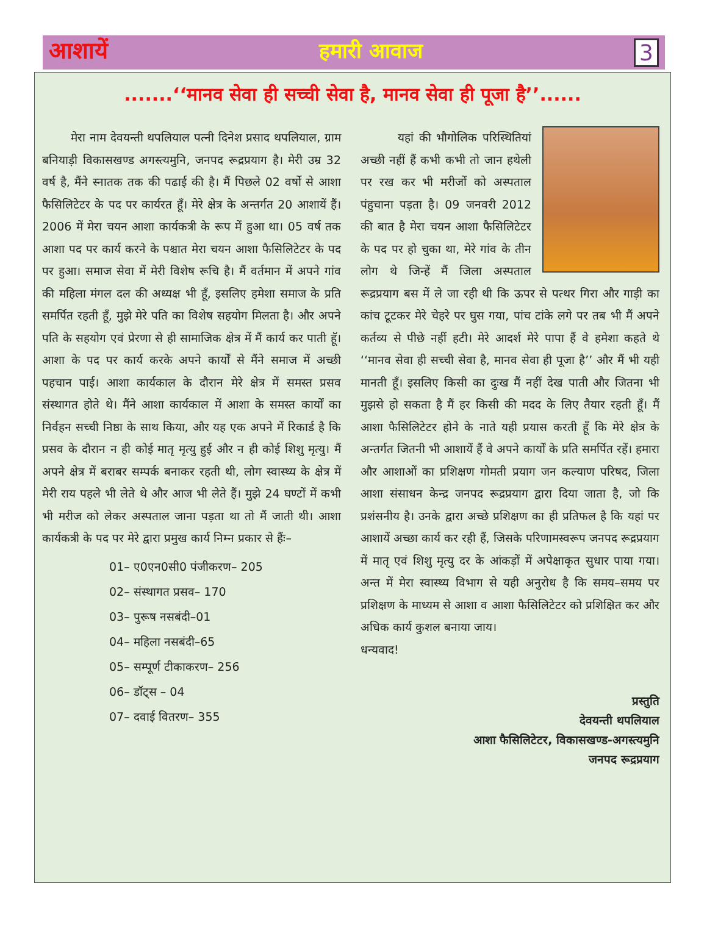आशायें हमारी आवाज 3
.......‘‘मानव सेवा ही सच्ची सेवा है, मानव सेवा ही पूजा है’’......
मेरा नाम देवयन्ती थपलियाल पत्नी दिनेश प्रसाद थपलियाल, ग्राम बनियाड़ी विकासखण्ड अगस्त्यमुनि, जनपद रूद्रप्रयाग है। मेरी उम्र 32 वर्ष है, मैंने स्नातक तक की पढाई की है। मैं पिछले 02 वर्षो से आशा फैसिलिटेटर के पद पर कार्यरत हूँ। मेरे क्षेत्र के अन्तर्गत 20 आशायें हैं। 2006 में मेरा चयन आशा कार्यकत्री के रूप में हुआ था। 05 वर्ष तक आशा पद पर कार्य करने के पश्चात मेरा चयन आशा फैसिलिटेटर के पद पर हुआ। समाज सेवा में मेरी विशेष रूचि है। मैं वर्तमान में अपने गांव की महिला मंगल दल की अध्यक्ष भी हूँ, इसलिए हमेशा समाज के प्रति समर्पित रहती हूँ, मुझे मेरे पति का विशेष सहयोग मिलता है। और अपने पति के सहयोग एवं प्रेरणा से ही सामाजिक क्षेत्र में मैं कार्य कर पाती हूॅ। आशा के पद पर कार्य करके अपने कार्यों से मैंने समाज में अच्छी पहचान पाई। आशा कार्यकाल के दौरान मेरे क्षेत्र में समस्त प्रसव संस्थागत होते थे। मैंने आशा कार्यकाल में आशा के समस्त कार्यों का निर्वहन सच्ची निष्ठा के साथ किया, और यह एक अपने में रिकार्ड है कि प्रसव के दौरान न ही कोई मातृ मृत्यु हुई और न ही कोई शिशु मृत्यु। मैं अपने क्षेत्र में बराबर सम्पर्क बनाकर रहती थी, लोग स्वास्थ्य के क्षेत्र में मेरी राय पहले भी लेते थे और आज भी लेते हैं। मुझे 24 घण्टों में कभी भी मरीज को लेकर अस्पताल जाना पड़ता था तो मैं जाती थी। आशा कार्यकत्री के पद पर मेरे द्वारा प्रमुख कार्य निम्न प्रकार से हैंः–
01– ए0एन0सी0 पंजीकरण– 205
02– संस्थागत प्रसव– 170
03– पुरूष नसबंदी–01
04– महिला नसबंदी–65
05– सम्पूर्ण टीकाकरण– 256
06– डॉट्स – 04
07– दवाई वितरण– 355
यहां की भौगोलिक परिस्थितियां अच्छी नहीं हैं कभी कभी तो जान हथेली पर रख कर भी मरीजों को अस्पताल पंहुचाना पड़ता है। 09 जनवरी 2012 की बात है मेरा चयन आशा फैसिलिटेटर के पद पर हो चुका था, मेरे गांव के तीन लोग थे जिन्हें मैं जिला अस्पताल रूद्रप्रयाग बस में ले जा रही थी कि ऊपर से पत्थर गिरा और गाड़ी का कांच टूटकर मेरे चेहरे पर घुस गया, पांच टांके लगे पर तब भी मैं अपने कर्तव्य से पीछे नहीं हटी। मेरे आदर्श मेरे पापा हैं वे हमेशा कहते थे ‘‘मानव सेवा ही सच्ची सेवा है, मानव सेवा ही पूजा है’’ और मैं भी यही मानती हूँ। इसलिए किसी का दुःख मैं नहीं देख पाती और जितना भी मुझसे हो सकता है मैं हर किसी की मदद के लिए तैयार रहती हूँ। मैं आशा फैसिलिटेटर होने के नाते यही प्रयास करती हूँ कि मेरे क्षेत्र के अन्तर्गत जितनी भी आशायें हैं वे अपने कार्यों के प्रति समर्पित रहें। हमारा और आशाओं का प्रशिक्षण गोमती प्रयाग जन कल्याण परिषद, जिला आशा संसाधन केन्द्र जनपद रूद्रप्रयाग द्वारा दिया जाता है, जो कि प्रशंसनीय है। उनके द्वारा अच्छे प्रशिक्षण का ही प्रतिफल है कि यहां पर आशायें अच्छा कार्य कर रही हैं, जिसके परिणामस्वरूप जनपद रूद्रप्रयाग में मातृ एवं शिशु मृत्यु दर के आंकड़ों में अपेक्षाकृत सुधार पाया गया। अन्त में मेरा स्वास्थ्य विभाग से यही अनुरोध है कि समय–समय पर प्रशिक्षण के माध्यम से आशा व आशा फैसिलिटेटर को प्रशिक्षित कर और अधिक कार्य कुशल बनाया जाय।
धन्यवाद!
प्रस्तुति
देवयन्ती थपलियाल
आशा फैसिलिटेटर, विकासखण्ड-अगस्त्यमुनि
जनपद रूद्रप्रयाग